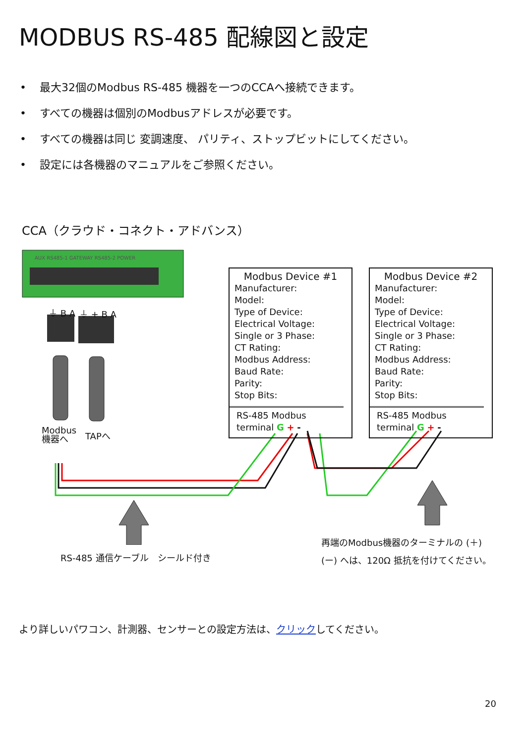MODBUS RS-485 配線図と設定
• 最大32個のModbus RS-485 機器を一つのCCAへ接続できます。
• すべての機器は個別のModbusアドレスが必要です。
• すべての機器は同じ 変調速度、 パリティ、ストップビットにしてください。
• 設定には各機器のマニュアルをご参照ください。
CCA（クラウド・コネクト・アドバンス）
AUX RS485-1 GATEWAY RS485-2 POWER
⏚ B A ⏚ + B A
Modbus
機器へ
TAPへ
Modbus Device #1
Manufacturer:
Model:
Type of Device:
Electrical Voltage:
Single or 3 Phase:
CT Rating:
Modbus Address:
Baud Rate:
Parity:
Stop Bits:
RS-485 Modbus
terminal G + -
Modbus Device #2
Manufacturer:
Model:
Type of Device:
Electrical Voltage:
Single or 3 Phase:
CT Rating:
Modbus Address:
Baud Rate:
Parity:
Stop Bits:
RS-485 Modbus
terminal G + -
RS-485 通信ケーブル　シールド付き
再端のModbus機器のターミナルの (＋)
(ー) へは、120Ω 抵抗を付けてください。
より詳しいパワコン、計測器、センサーとの設定方法は、クリックしてください。
20